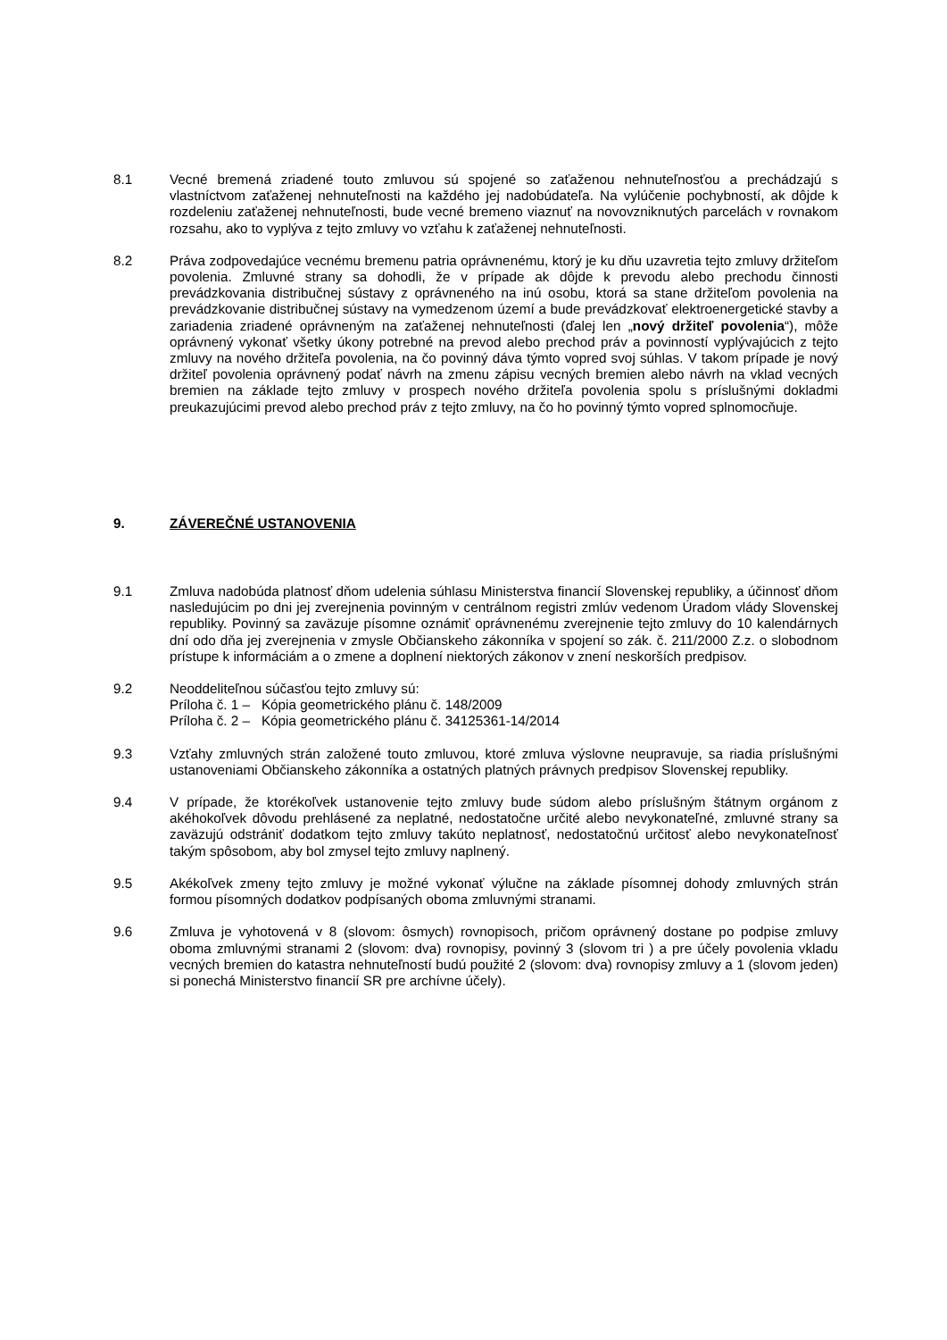8.1 Vecné bremená zriadené touto zmluvou sú spojené so zaťaženou nehnuteľnosťou a prechádzajú s vlastníctvom zaťaženej nehnuteľnosti na každého jej nadobúdateľa. Na vylúčenie pochybností, ak dôjde k rozdeleniu zaťaženej nehnuteľnosti, bude vecné bremeno viaznuť na novovzniknutých parcelách v rovnakom rozsahu, ako to vyplýva z tejto zmluvy vo vzťahu k zaťaženej nehnuteľnosti.
8.2 Práva zodpovedajúce vecnému bremenu patria oprávnenému, ktorý je ku dňu uzavretia tejto zmluvy držiteľom povolenia. Zmluvné strany sa dohodli, že v prípade ak dôjde k prevodu alebo prechodu činnosti prevádzkovania distribučnej sústavy z oprávneného na inú osobu, ktorá sa stane držiteľom povolenia na prevádzkovanie distribučnej sústavy na vymedzenom území a bude prevádzkovať elektroenergetické stavby a zariadenia zriadené oprávneným na zaťaženej nehnuteľnosti (ďalej len „nový držiteľ povolenia“), môže oprávnený vykonať všetky úkony potrebné na prevod alebo prechod práv a povinností vyplývajúcich z tejto zmluvy na nového držiteľa povolenia, na čo povinný dáva týmto vopred svoj súhlas. V takom prípade je nový držiteľ povolenia oprávnený podať návrh na zmenu zápisu vecných bremien alebo návrh na vklad vecných bremien na základe tejto zmluvy v prospech nového držiteľa povolenia spolu s príslušnými dokladmi preukazujúcimi prevod alebo prechod práv z tejto zmluvy, na čo ho povinný týmto vopred splnomocňuje.
9. ZÁVEREČNÉ USTANOVENIA
9.1 Zmluva nadobúda platnosť dňom udelenia súhlasu Ministerstva financií Slovenskej republiky, a účinnosť dňom nasledujúcim po dni jej zverejnenia povinným v centrálnom registri zmlúv vedenom Úradom vlády Slovenskej republiky. Povinný sa zaväzuje písomne oznámiť oprávnenému zverejnenie tejto zmluvy do 10 kalendárnych dní odo dňa jej zverejnenia v zmysle Občianskeho zákonníka v spojení so zák. č. 211/2000 Z.z. o slobodnom prístupe k informáciám a o zmene a doplnení niektorých zákonov v znení neskorších predpisov.
9.2 Neoddeliteľnou súčasťou tejto zmluvy sú:
Príloha č. 1 – Kópia geometrického plánu č. 148/2009
Príloha č. 2 – Kópia geometrického plánu č. 34125361-14/2014
9.3 Vzťahy zmluvných strán založené touto zmluvou, ktoré zmluva výslovne neupravuje, sa riadia príslušnými ustanoveniami Občianskeho zákonníka a ostatných platných právnych predpisov Slovenskej republiky.
9.4 V prípade, že ktorékoľvek ustanovenie tejto zmluvy bude súdom alebo príslušným štátnym orgánom z akéhokoľvek dôvodu prehlásené za neplatné, nedostatočne určité alebo nevykonateľné, zmluvné strany sa zaväzujú odstrániť dodatkom tejto zmluvy takúto neplatnosť, nedostatočnú určitosť alebo nevykonateľnosť takým spôsobom, aby bol zmysel tejto zmluvy naplnený.
9.5 Akékoľvek zmeny tejto zmluvy je možné vykonať výlučne na základe písomnej dohody zmluvných strán formou písomných dodatkov podpísaných oboma zmluvnými stranami.
9.6 Zmluva je vyhotovená v 8 (slovom: ôsmych) rovnopisoch, pričom oprávnený dostane po podpise zmluvy oboma zmluvnými stranami 2 (slovom: dva) rovnopisy, povinný 3 (slovom tri ) a pre účely povolenia vkladu vecných bremien do katastra nehnuteľností budú použité 2 (slovom: dva) rovnopisy zmluvy a 1 (slovom jeden) si ponechá Ministerstvo financií SR pre archívne účely).